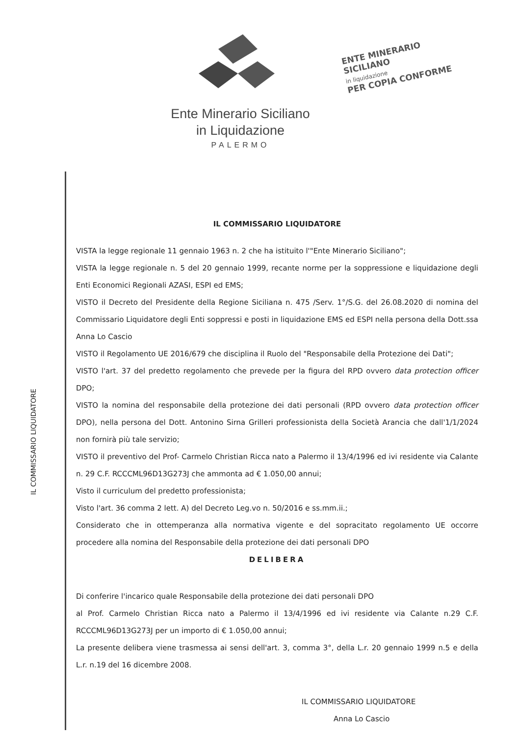Ente Minerario Siciliano
in Liquidazione
PALERMO
ENTE MINERARIO SICILIANO
in liquidazione
PER COPIA CONFORME
IL COMMISSARIO LIQUIDATORE
IL COMMISSARIO LIQUIDATORE
VISTA la legge regionale 11 gennaio 1963 n. 2 che ha istituito l'"Ente Minerario Siciliano";
VISTA la legge regionale n. 5 del 20 gennaio 1999, recante norme per la soppressione e liquidazione degli Enti Economici Regionali AZASI, ESPI ed EMS;
VISTO il Decreto del Presidente della Regione Siciliana n. 475 /Serv. 1°/S.G. del 26.08.2020 di nomina del Commissario Liquidatore degli Enti soppressi e posti in liquidazione EMS ed ESPI nella persona della Dott.ssa Anna Lo Cascio
VISTO il Regolamento UE 2016/679 che disciplina il Ruolo del "Responsabile della Protezione dei Dati";
VISTO l'art. 37 del predetto regolamento che prevede per la figura del RPD ovvero data protection officer DPO;
VISTO la nomina del responsabile della protezione dei dati personali (RPD ovvero data protection officer DPO), nella persona del Dott. Antonino Sirna Grilleri professionista della Società Arancia che dall'1/1/2024 non fornirà più tale servizio;
VISTO il preventivo del Prof- Carmelo Christian Ricca nato a Palermo il 13/4/1996 ed ivi residente via Calante n. 29 C.F. RCCCML96D13G273J che ammonta ad € 1.050,00 annui;
Visto il curriculum del predetto professionista;
Visto l'art. 36 comma 2 lett. A) del Decreto Leg.vo n. 50/2016 e ss.mm.ii.;
Considerato che in ottemperanza alla normativa vigente e del sopracitato regolamento UE occorre procedere alla nomina del Responsabile della protezione dei dati personali DPO
DELIBERA
Di conferire l'incarico quale Responsabile della protezione dei dati personali DPO
al Prof. Carmelo Christian Ricca nato a Palermo il 13/4/1996 ed ivi residente via Calante n.29 C.F. RCCCML96D13G273J per un importo di € 1.050,00 annui;
La presente delibera viene trasmessa ai sensi dell'art. 3, comma 3°, della L.r. 20 gennaio 1999 n.5 e della L.r. n.19 del 16 dicembre 2008.
IL COMMISSARIO LIQUIDATORE
Anna Lo Cascio